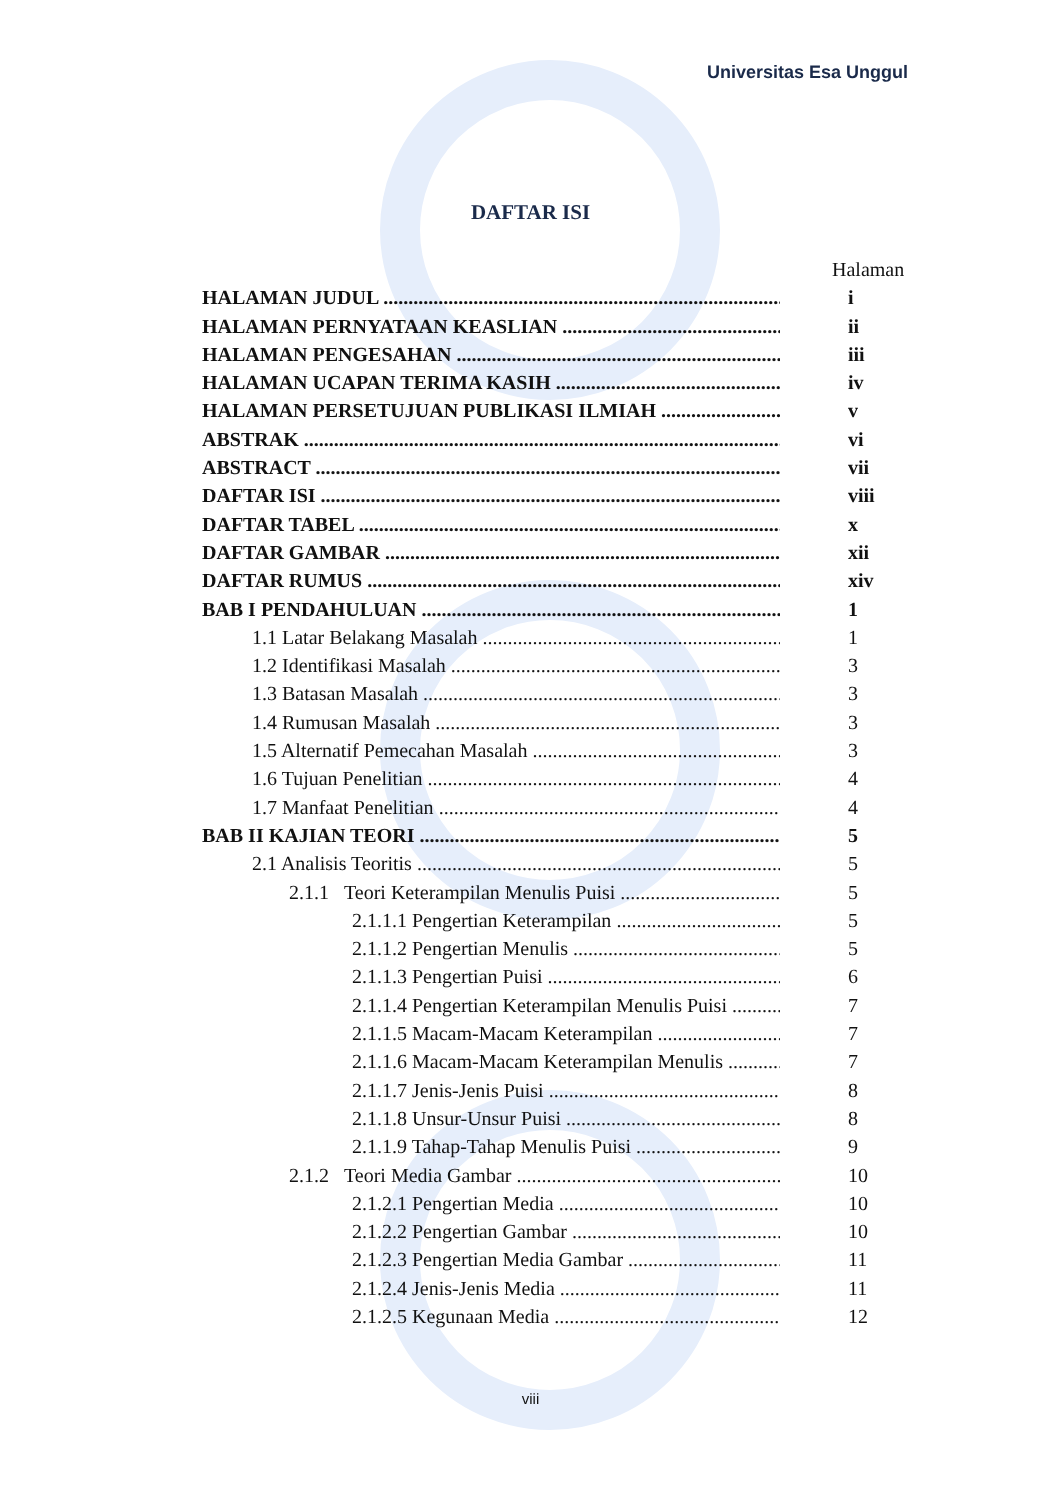Universitas Esa Unggul
DAFTAR ISI
Halaman
HALAMAN JUDUL i
HALAMAN PERNYATAAN KEASLIAN ii
HALAMAN PENGESAHAN iii
HALAMAN UCAPAN TERIMA KASIH iv
HALAMAN PERSETUJUAN PUBLIKASI ILMIAH v
ABSTRAK vi
ABSTRACT vii
DAFTAR ISI viii
DAFTAR TABEL x
DAFTAR GAMBAR xii
DAFTAR RUMUS xiv
BAB I PENDAHULUAN 1
1.1 Latar Belakang Masalah 1
1.2 Identifikasi Masalah 3
1.3 Batasan Masalah 3
1.4 Rumusan Masalah 3
1.5 Alternatif Pemecahan Masalah 3
1.6 Tujuan Penelitian 4
1.7 Manfaat Penelitian 4
BAB II KAJIAN TEORI 5
2.1 Analisis Teoritis 5
2.1.1 Teori Keterampilan Menulis Puisi 5
2.1.1.1 Pengertian Keterampilan 5
2.1.1.2 Pengertian Menulis 5
2.1.1.3 Pengertian Puisi 6
2.1.1.4 Pengertian Keterampilan Menulis Puisi 7
2.1.1.5 Macam-Macam Keterampilan 7
2.1.1.6 Macam-Macam Keterampilan Menulis 7
2.1.1.7 Jenis-Jenis Puisi 8
2.1.1.8 Unsur-Unsur Puisi 8
2.1.1.9 Tahap-Tahap Menulis Puisi 9
2.1.2 Teori Media Gambar 10
2.1.2.1 Pengertian Media 10
2.1.2.2 Pengertian Gambar 10
2.1.2.3 Pengertian Media Gambar 11
2.1.2.4 Jenis-Jenis Media 11
2.1.2.5 Kegunaan Media 12
viii